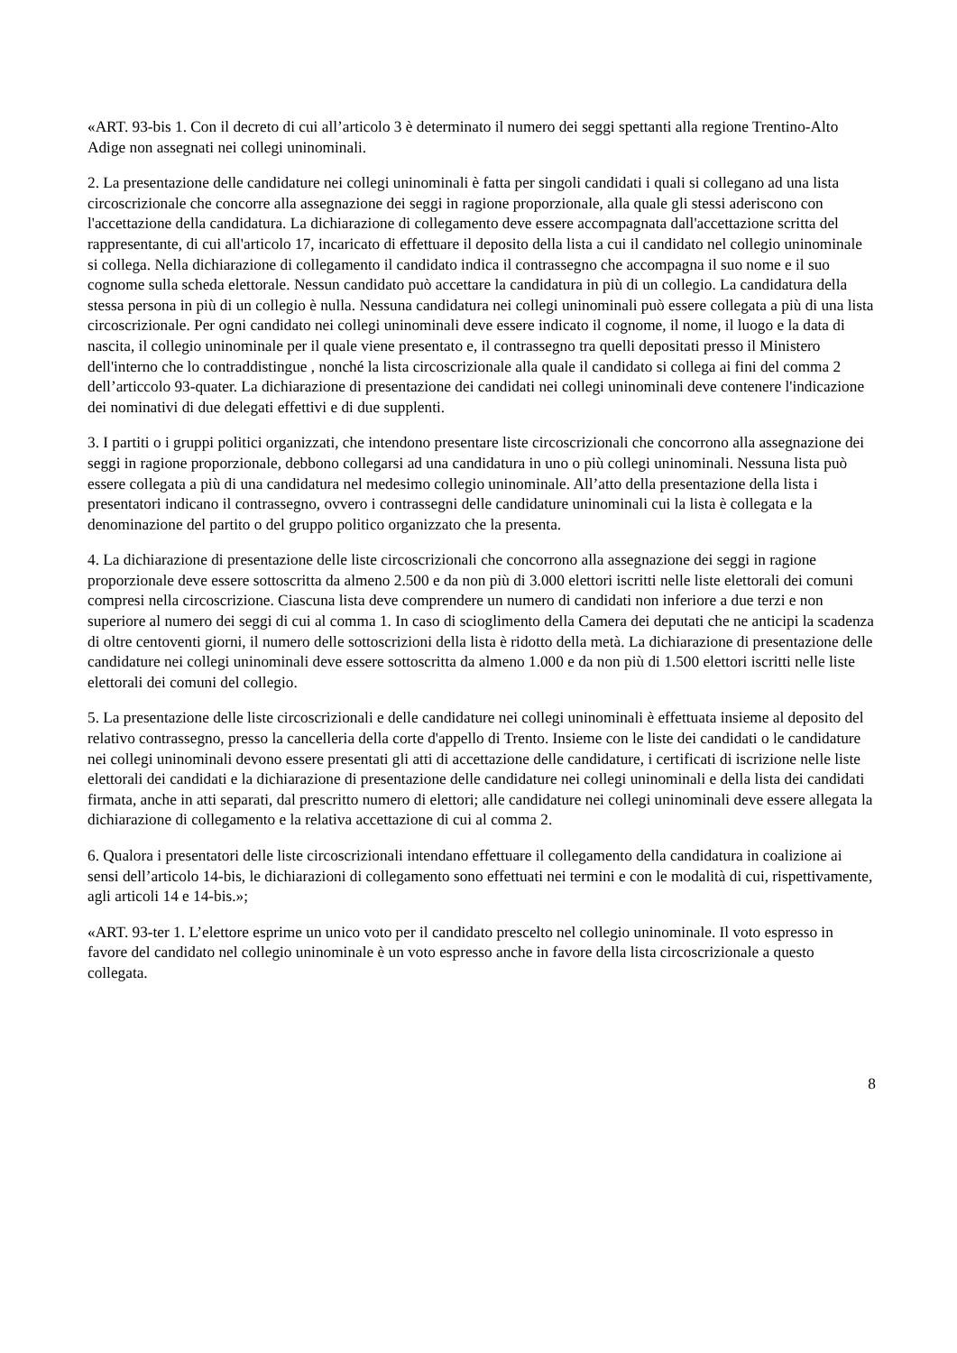«ART. 93-bis 1. Con il decreto di cui all’articolo 3 è determinato il numero dei seggi spettanti alla regione Trentino-Alto Adige non assegnati nei collegi uninominali.
2. La presentazione delle candidature nei collegi uninominali è fatta per singoli candidati i quali si collegano ad una lista circoscrizionale che concorre alla assegnazione dei seggi in ragione proporzionale, alla quale gli stessi aderiscono con l'accettazione della candidatura. La dichiarazione di collegamento deve essere accompagnata dall'accettazione scritta del rappresentante, di cui all'articolo 17, incaricato di effettuare il deposito della lista a cui il candidato nel collegio uninominale si collega. Nella dichiarazione di collegamento il candidato indica il contrassegno che accompagna il suo nome e il suo cognome sulla scheda elettorale. Nessun candidato può accettare la candidatura in più di un collegio. La candidatura della stessa persona in più di un collegio è nulla. Nessuna candidatura nei collegi uninominali può essere collegata a più di una lista circoscrizionale. Per ogni candidato nei collegi uninominali deve essere indicato il cognome, il nome, il luogo e la data di nascita, il collegio uninominale per il quale viene presentato e, il contrassegno tra quelli depositati presso il Ministero dell'interno che lo contraddistingue , nonché la lista circoscrizionale alla quale il candidato si collega ai fini del comma 2 dell’articcolo 93-quater. La dichiarazione di presentazione dei candidati nei collegi uninominali deve contenere l'indicazione dei nominativi di due delegati effettivi e di due supplenti.
3. I partiti o i gruppi politici organizzati, che intendono presentare liste circoscrizionali che concorrono alla assegnazione dei seggi in ragione proporzionale, debbono collegarsi ad una candidatura in uno o più collegi uninominali. Nessuna lista può essere collegata a più di una candidatura nel medesimo collegio uninominale. All’atto della presentazione della lista i presentatori indicano il contrassegno, ovvero i contrassegni delle candidature uninominali cui la lista è collegata e la denominazione del partito o del gruppo politico organizzato che la presenta.
4. La dichiarazione di presentazione delle liste circoscrizionali che concorrono alla assegnazione dei seggi in ragione proporzionale deve essere sottoscritta da almeno 2.500 e da non più di 3.000 elettori iscritti nelle liste elettorali dei comuni compresi nella circoscrizione. Ciascuna lista deve comprendere un numero di candidati non inferiore a due terzi e non superiore al numero dei seggi di cui al comma 1. In caso di scioglimento della Camera dei deputati che ne anticipi la scadenza di oltre centoventi giorni, il numero delle sottoscrizioni della lista è ridotto della metà. La dichiarazione di presentazione delle candidature nei collegi uninominali deve essere sottoscritta da almeno 1.000 e da non più di 1.500 elettori iscritti nelle liste elettorali dei comuni del collegio.
5. La presentazione delle liste circoscrizionali e delle candidature nei collegi uninominali è effettuata insieme al deposito del relativo contrassegno, presso la cancelleria della corte d'appello di Trento. Insieme con le liste dei candidati o le candidature nei collegi uninominali devono essere presentati gli atti di accettazione delle candidature, i certificati di iscrizione nelle liste elettorali dei candidati e la dichiarazione di presentazione delle candidature nei collegi uninominali e della lista dei candidati firmata, anche in atti separati, dal prescritto numero di elettori; alle candidature nei collegi uninominali deve essere allegata la dichiarazione di collegamento e la relativa accettazione di cui al comma 2.
6. Qualora i presentatori delle liste circoscrizionali intendano effettuare il collegamento della candidatura in coalizione ai sensi dell’articolo 14-bis, le dichiarazioni di collegamento sono effettuati nei termini e con le modalità di cui, rispettivamente, agli articoli 14 e 14-bis.»;
«ART. 93-ter 1. L’elettore esprime un unico voto per il candidato prescelto nel collegio uninominale. Il voto espresso in favore del candidato nel collegio uninominale è un voto espresso anche in favore della lista circoscrizionale a questo collegata.
8